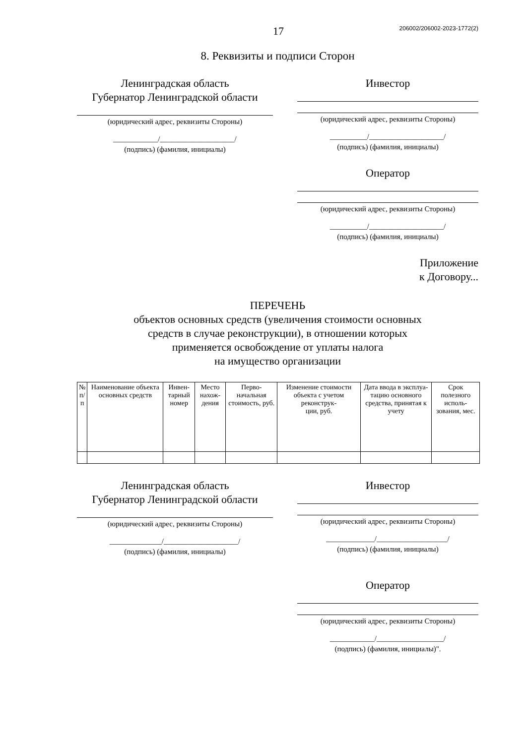17 206002/206002-2023-1772(2)
8. Реквизиты и подписи Сторон
Ленинградская область
Губернатор Ленинградской области
(юридический адрес, реквизиты Стороны)
____________/____________________/
(подпись) (фамилия, инициалы)
Инвестор
(юридический адрес, реквизиты Стороны)
__________/____________________/
(подпись) (фамилия, инициалы)
Оператор
(юридический адрес, реквизиты Стороны)
__________/____________________/
(подпись) (фамилия, инициалы)
Приложение
к Договору...
ПЕРЕЧЕНЬ
объектов основных средств (увеличения стоимости основных
средств в случае реконструкции), в отношении которых
применяется освобождение от уплаты налога
на имущество организации
| № п/п | Наименование объекта основных средств | Инвен- тарный номер | Место нахож- дения | Перво- начальная стоимость, руб. | Изменение стоимости объекта с учетом реконструк- ции, руб. | Дата ввода в эксплуа- тацию основного средства, принятая к учету | Срок полезного исполь- зования, мес. |
| --- | --- | --- | --- | --- | --- | --- | --- |
Ленинградская область
Губернатор Ленинградской области
(юридический адрес, реквизиты Стороны)
______________/____________________/
(подпись) (фамилия, инициалы)
Инвестор
(юридический адрес, реквизиты Стороны)
_____________/___________________/
(подпись) (фамилия, инициалы)
Оператор
(юридический адрес, реквизиты Стороны)
____________/__________________/
(подпись) (фамилия, инициалы)".